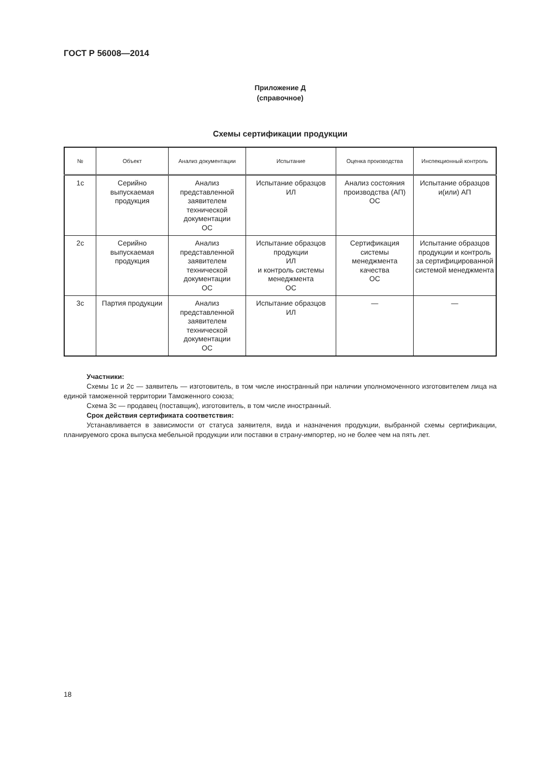ГОСТ Р 56008—2014
Приложение Д
(справочное)
Схемы сертификации продукции
| № | Объект | Анализ документации | Испытание | Оценка производства | Инспекционный контроль |
| --- | --- | --- | --- | --- | --- |
| 1с | Серийно выпускаемая продукция | Анализ представленной заявителем технической документации ОС | Испытание образцов ИЛ | Анализ состояния производства (АП) ОС | Испытание образцов и(или) АП |
| 2с | Серийно выпускаемая продукция | Анализ представленной заявителем технической документации ОС | Испытание образцов продукции ИЛ и контроль системы менеджмента ОС | Сертификация системы менеджмента качества ОС | Испытание образцов продукции и контроль за сертифицированной системой менеджмента |
| 3с | Партия продукции | Анализ представленной заявителем технической документации ОС | Испытание образцов ИЛ | — | — |
Участники:
Схемы 1с и 2с — заявитель — изготовитель, в том числе иностранный при наличии уполномоченного изготовителем лица на единой таможенной территории Таможенного союза;
Схема 3с — продавец (поставщик), изготовитель, в том числе иностранный.
Срок действия сертификата соответствия:
Устанавливается в зависимости от статуса заявителя, вида и назначения продукции, выбранной схемы сертификации, планируемого срока выпуска мебельной продукции или поставки в страну-импортер, но не более чем на пять лет.
18